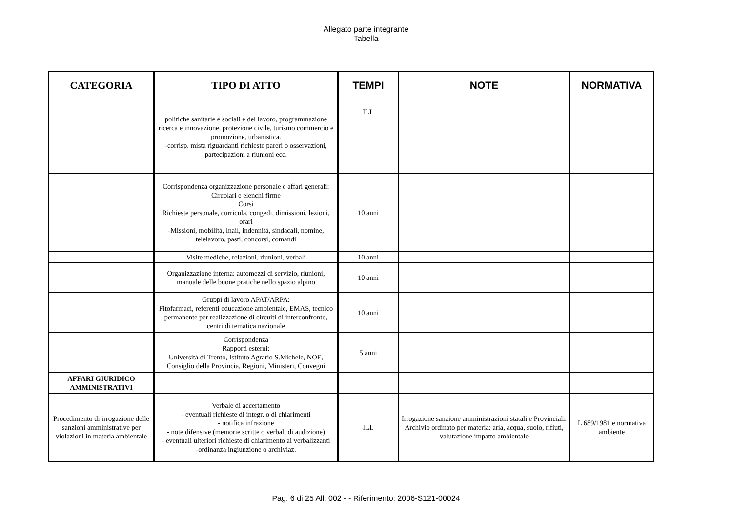Allegato parte integrante
Tabella
| CATEGORIA | TIPO DI ATTO | TEMPI | NOTE | NORMATIVA |
| --- | --- | --- | --- | --- |
| | politiche sanitarie e sociali e del lavoro, programmazione ricerca e innovazione, protezione civile, turismo commercio e promozione, urbanistica. -corrisp. mista riguardanti richieste pareri o osservazioni, partecipazioni a riunioni ecc. | ILL | | |
| | Corrispondenza organizzazione personale e affari generali: Circolari e elenchi firme Corsi Richieste personale, curricula, congedi, dimissioni, lezioni, orari -Missioni, mobilità, Inail, indennità, sindacali, nomine, telelavoro, pasti, concorsi, comandi | 10 anni | | |
| | Visite mediche, relazioni, riunioni, verbali | 10 anni | | |
| | Organizzazione interna: automezzi di servizio, riunioni, manuale delle buone pratiche nello spazio alpino | 10 anni | | |
| | Gruppi di lavoro APAT/ARPA: Fitofarmaci, referenti educazione ambientale, EMAS, tecnico permanente per realizzazione di circuiti di interconfronto, centri di tematica nazionale | 10 anni | | |
| | Corrispondenza Rapporti esterni: Università di Trento, Istituto Agrario S.Michele, NOE, Consiglio della Provincia, Regioni, Ministeri, Convegni | 5 anni | | |
| AFFARI GIURIDICO AMMINISTRATIVI | | | | |
| Procedimento di irrogazione delle sanzioni amministrative per violazioni in materia ambientale | Verbale di accertamento - eventuali richieste di integr. o di chiarimenti - notifica infrazione - note difensive (memorie scritte o verbali di audizione) - eventuali ulteriori richieste di chiarimento ai verbalizzanti -ordinanza ingiunzione o archiviaz. | ILL | Irrogazione sanzione amministrazioni statali e Provinciali. Archivio ordinato per materia: aria, acqua, suolo, rifiuti, valutazione impatto ambientale | L 689/1981 e normativa ambiente |
Pag. 6 di 25 All. 002 - - Riferimento: 2006-S121-00024